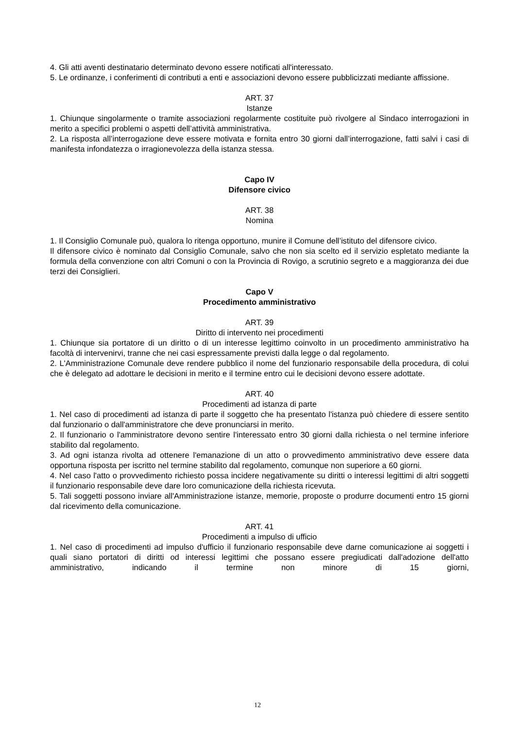4. Gli atti aventi destinatario determinato devono essere notificati all'interessato.
5. Le ordinanze, i conferimenti di contributi a enti e associazioni devono essere pubblicizzati mediante affissione.
ART. 37
Istanze
1. Chiunque singolarmente o tramite associazioni regolarmente costituite può rivolgere al Sindaco interrogazioni in merito a specifici problemi o aspetti dell’attività amministrativa.
2. La risposta all’interrogazione deve essere motivata e fornita entro 30 giorni dall’interrogazione, fatti salvi i casi di manifesta infondatezza o irragionevolezza della istanza stessa.
Capo IV
Difensore civico
ART. 38
Nomina
1. Il Consiglio Comunale può, qualora lo ritenga opportuno, munire il Comune dell’istituto del difensore civico.
Il difensore civico è nominato dal Consiglio Comunale, salvo che non sia scelto ed il servizio espletato mediante la formula della convenzione con altri Comuni o con la Provincia di Rovigo, a scrutinio segreto e a maggioranza dei due terzi dei Consiglieri.
Capo V
Procedimento amministrativo
ART. 39
Diritto di intervento nei procedimenti
1. Chiunque sia portatore di un diritto o di un interesse legittimo coinvolto in un procedimento amministrativo ha facoltà di intervenirvi, tranne che nei casi espressamente previsti dalla legge o dal regolamento.
2. L'Amministrazione Comunale deve rendere pubblico il nome del funzionario responsabile della procedura, di colui che è delegato ad adottare le decisioni in merito e il termine entro cui le decisioni devono essere adottate.
ART. 40
Procedimenti ad istanza di parte
1. Nel caso di procedimenti ad istanza di parte il soggetto che ha presentato l'istanza può chiedere di essere sentito dal funzionario o dall'amministratore che deve pronunciarsi in merito.
2. Il funzionario o l'amministratore devono sentire l'interessato entro 30 giorni dalla richiesta o nel termine inferiore stabilito dal regolamento.
3. Ad ogni istanza rivolta ad ottenere l'emanazione di un atto o provvedimento amministrativo deve essere data opportuna risposta per iscritto nel termine stabilito dal regolamento, comunque non superiore a 60 giorni.
4. Nel caso l'atto o provvedimento richiesto possa incidere negativamente su diritti o interessi legittimi di altri soggetti il funzionario responsabile deve dare loro comunicazione della richiesta ricevuta.
5. Tali soggetti possono inviare all'Amministrazione istanze, memorie, proposte o produrre documenti entro 15 giorni dal ricevimento della comunicazione.
ART. 41
Procedimenti a impulso di ufficio
1. Nel caso di procedimenti ad impulso d'ufficio il funzionario responsabile deve darne comunicazione ai soggetti i quali siano portatori di diritti od interessi legittimi che possano essere pregiudicati dall'adozione dell'atto amministrativo, indicando il termine non minore di 15 giorni,
12